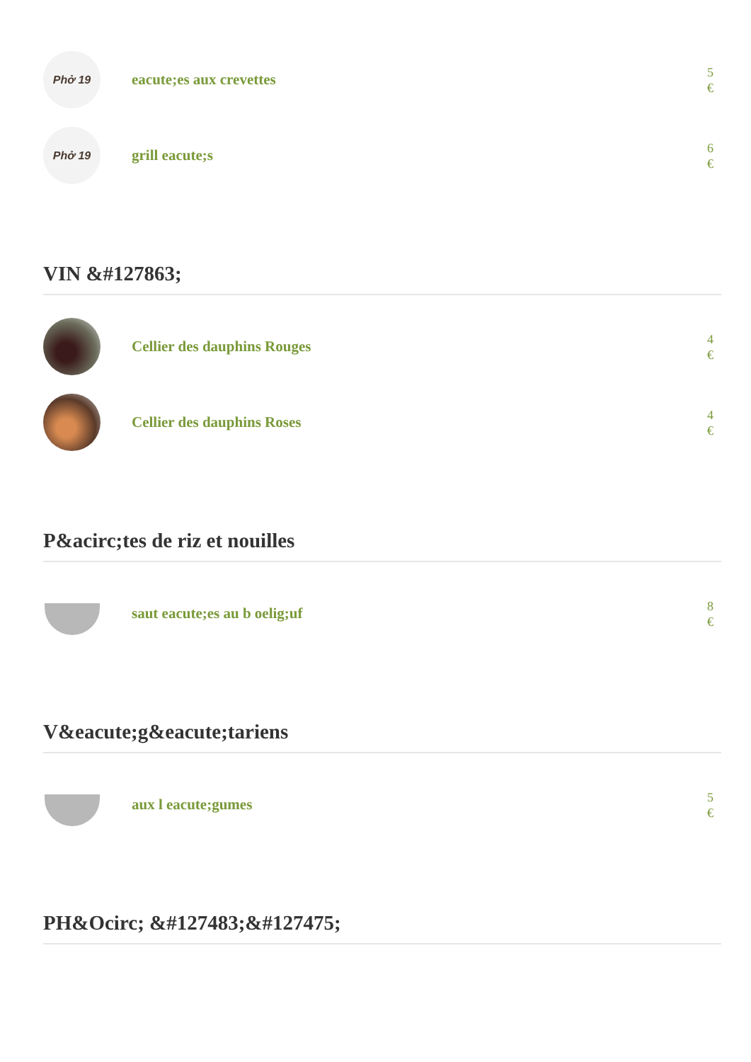Phở 19
eacute;es aux crevettes
5
€
Phở 19
grill eacute;s
6
€
VIN &#127863;
Cellier des dauphins Rouges
4
€
Cellier des dauphins Roses
4
€
P&acirc;tes de riz et nouilles
saut eacute;es au b oelig;uf
8
€
V&eacute;g&eacute;tariens
aux l eacute;gumes
5
€
PH&Ocirc; &#127483;&#127475;